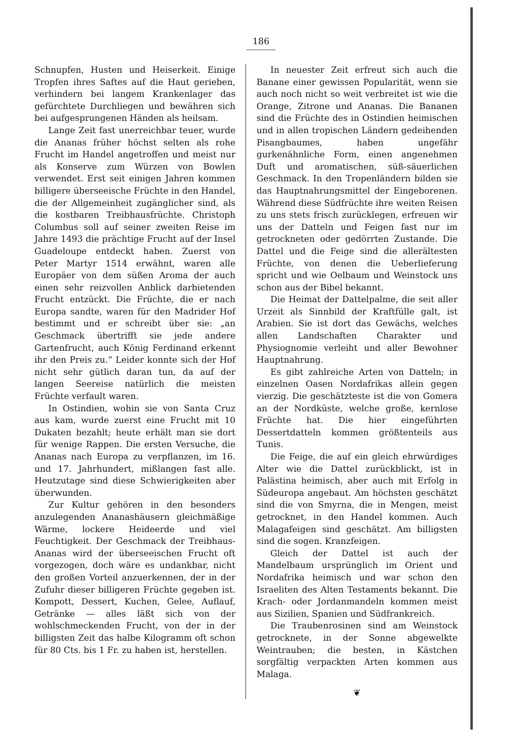186
Schnupfen, Husten und Heiserkeit. Einige Tropfen ihres Saftes auf die Haut gerieben, verhindern bei langem Krankenlager das gefürchtete Durchliegen und bewähren sich bei aufgesprungenen Händen als heilsam.
Lange Zeit fast unerreichbar teuer, wurde die Ananas früher höchst selten als rohe Frucht im Handel angetroffen und meist nur als Konserve zum Würzen von Bowlen verwendet. Erst seit einigen Jahren kommen billigere überseeische Früchte in den Handel, die der Allgemeinheit zugänglicher sind, als die kostbaren Treibhausfrüchte. Christoph Columbus soll auf seiner zweiten Reise im Jahre 1493 die prächtige Frucht auf der Insel Guadeloupe entdeckt haben. Zuerst von Peter Martyr 1514 erwähnt, waren alle Europäer von dem süßen Aroma der auch einen sehr reizvollen Anblick darbietenden Frucht entzückt. Die Früchte, die er nach Europa sandte, waren für den Madrider Hof bestimmt und er schreibt über sie: „an Geschmack übertrifft sie jede andere Gartenfrucht, auch König Ferdinand erkennt ihr den Preis zu.“ Leider konnte sich der Hof nicht sehr gütlich daran tun, da auf der langen Seereise natürlich die meisten Früchte verfault waren.
In Ostindien, wohin sie von Santa Cruz aus kam, wurde zuerst eine Frucht mit 10 Dukaten bezahlt; heute erhält man sie dort für wenige Rappen. Die ersten Versuche, die Ananas nach Europa zu verpflanzen, im 16. und 17. Jahrhundert, mißlangen fast alle. Heutzutage sind diese Schwierigkeiten aber überwunden.
Zur Kultur gehören in den besonders anzulegenden Ananashäusern gleichmäßige Wärme, lockere Heideerde und viel Feuchtigkeit. Der Geschmack der Treibhaus-Ananas wird der überseeischen Frucht oft vorgezogen, doch wäre es undankbar, nicht den großen Vorteil anzuerkennen, der in der Zufuhr dieser billigeren Früchte gegeben ist. Kompott, Dessert, Kuchen, Gelee, Auflauf, Getränke — alles läßt sich von der wohlschmeckenden Frucht, von der in der billigsten Zeit das halbe Kilogramm oft schon für 80 Cts. bis 1 Fr. zu haben ist, herstellen.
In neuester Zeit erfreut sich auch die Banane einer gewissen Popularität, wenn sie auch noch nicht so weit verbreitet ist wie die Orange, Zitrone und Ananas. Die Bananen sind die Früchte des in Ostindien heimischen und in allen tropischen Ländern gedeihenden Pisangbaumes, haben ungefähr gurkenähnliche Form, einen angenehmen Duft und aromatischen, süß-säuerlichen Geschmack. In den Tropenländern bilden sie das Hauptnahrungsmittel der Eingeborenen. Während diese Südfrüchte ihre weiten Reisen zu uns stets frisch zurücklegen, erfreuen wir uns der Datteln und Feigen fast nur im getrockneten oder gedörrten Zustande. Die Dattel und die Feige sind die allerältesten Früchte, von denen die Ueberlieferung spricht und wie Oelbaum und Weinstock uns schon aus der Bibel bekannt.
Die Heimat der Dattelpalme, die seit aller Urzeit als Sinnbild der Kraftfülle galt, ist Arabien. Sie ist dort das Gewächs, welches allen Landschaften Charakter und Physiognomie verleiht und aller Bewohner Hauptnahrung.
Es gibt zahlreiche Arten von Datteln; in einzelnen Oasen Nordafrikas allein gegen vierzig. Die geschätzteste ist die von Gomera an der Nordküste, welche große, kernlose Früchte hat. Die hier eingeführten Dessertdatteln kommen größtenteils aus Tunis.
Die Feige, die auf ein gleich ehrwürdiges Alter wie die Dattel zurückblickt, ist in Palästina heimisch, aber auch mit Erfolg in Südeuropa angebaut. Am höchsten geschätzt sind die von Smyrna, die in Mengen, meist getrocknet, in den Handel kommen. Auch Malagafeigen sind geschätzt. Am billigsten sind die sogen. Kranzfeigen.
Gleich der Dattel ist auch der Mandelbaum ursprünglich im Orient und Nordafrika heimisch und war schon den Israeliten des Alten Testaments bekannt. Die Krach- oder Jordanmandeln kommen meist aus Sizilien, Spanien und Südfrankreich.
Die Traubenrosinen sind am Weinstock getrocknete, in der Sonne abgewelkte Weintrauben; die besten, in Kästchen sorgfältig verpackten Arten kommen aus Malaga.
❦